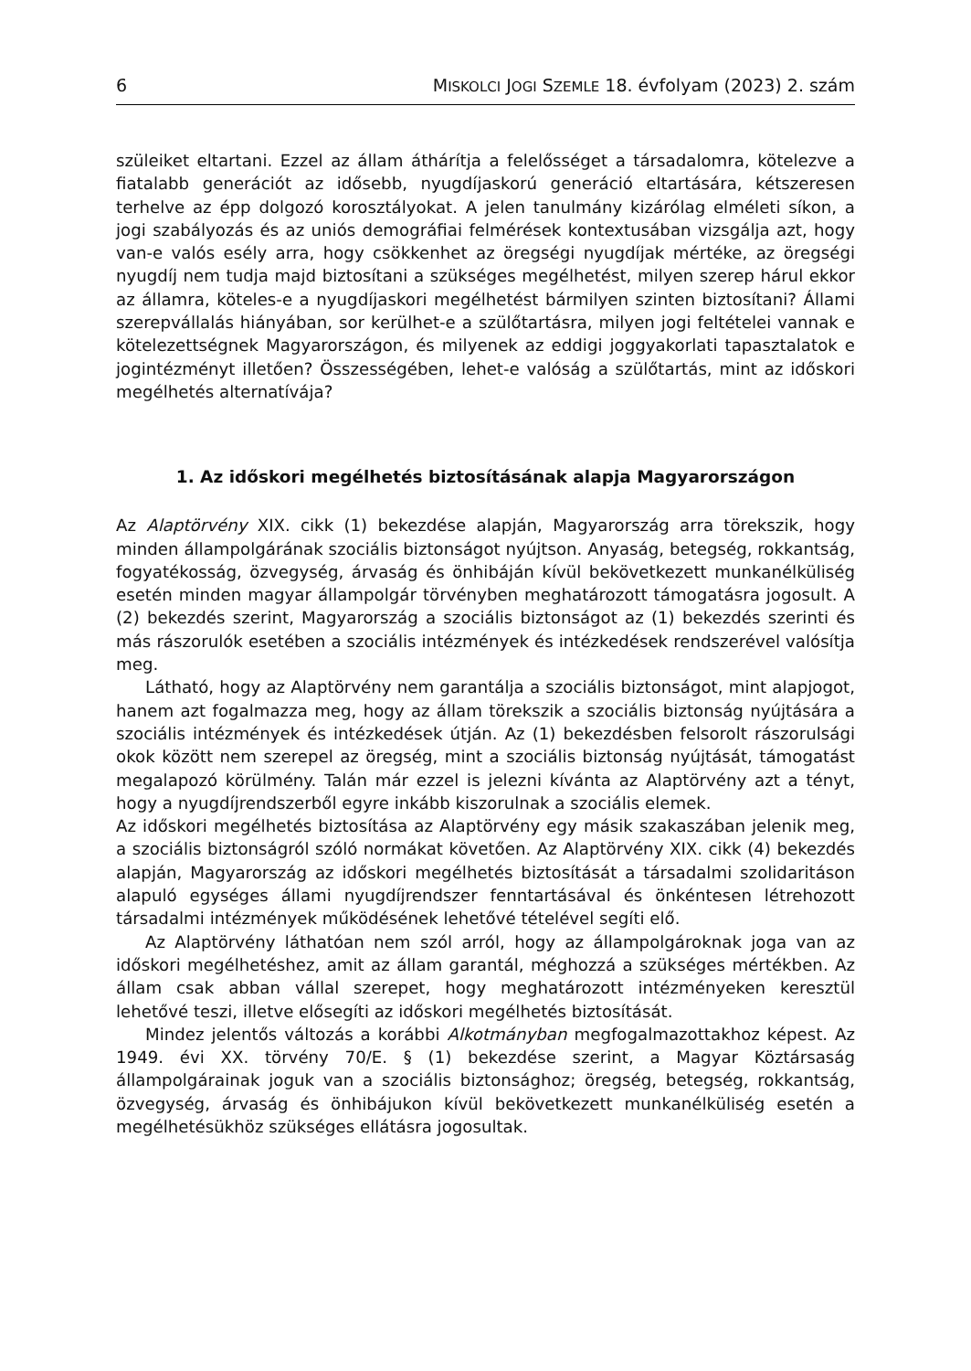6 MISKOLCI JOGI SZEMLE 18. évfolyam (2023) 2. szám
szüleiket eltartani. Ezzel az állam áthárítja a felelősséget a társadalomra, kötelezve a fiatalabb generációt az idősebb, nyugdíjaskorú generáció eltartására, kétszeresen terhelve az épp dolgozó korosztályokat. A jelen tanulmány kizárólag elméleti síkon, a jogi szabályozás és az uniós demográfiai felmérések kontextusában vizsgálja azt, hogy van-e valós esély arra, hogy csökkenhet az öregségi nyugdíjak mértéke, az öregségi nyugdíj nem tudja majd biztosítani a szükséges megélhetést, milyen szerep hárul ekkor az államra, köteles-e a nyugdíjaskori megélhetést bármilyen szinten biztosítani? Állami szerepvállalás hiányában, sor kerülhet-e a szülőtartásra, milyen jogi feltételei vannak e kötelezettségnek Magyarországon, és milyenek az eddigi joggyakorlati tapasztalatok e jogintézményt illetően? Összességében, lehet-e valóság a szülőtartás, mint az időskori megélhetés alternatívája?
1. Az időskori megélhetés biztosításának alapja Magyarországon
Az Alaptörvény XIX. cikk (1) bekezdése alapján, Magyarország arra törekszik, hogy minden állampolgárának szociális biztonságot nyújtson. Anyaság, betegség, rokkantság, fogyatékosság, özvegység, árvaság és önhibáján kívül bekövetkezett munkanélküliség esetén minden magyar állampolgár törvényben meghatározott támogatásra jogosult. A (2) bekezdés szerint, Magyarország a szociális biztonságot az (1) bekezdés szerinti és más rászorulók esetében a szociális intézmények és intézkedések rendszerével valósítja meg.
Látható, hogy az Alaptörvény nem garantálja a szociális biztonságot, mint alapjogot, hanem azt fogalmazza meg, hogy az állam törekszik a szociális biztonság nyújtására a szociális intézmények és intézkedések útján. Az (1) bekezdésben felsorolt rászorulsági okok között nem szerepel az öregség, mint a szociális biztonság nyújtását, támogatást megalapozó körülmény. Talán már ezzel is jelezni kívánta az Alaptörvény azt a tényt, hogy a nyugdíjrendszerből egyre inkább kiszorulnak a szociális elemek.
Az időskori megélhetés biztosítása az Alaptörvény egy másik szakaszában jelenik meg, a szociális biztonságról szóló normákat követően. Az Alaptörvény XIX. cikk (4) bekezdés alapján, Magyarország az időskori megélhetés biztosítását a társadalmi szolidaritáson alapuló egységes állami nyugdíjrendszer fenntartásával és önkéntesen létrehozott társadalmi intézmények működésének lehetővé tételével segíti elő.
Az Alaptörvény láthatóan nem szól arról, hogy az állampolgároknak joga van az időskori megélhetéshez, amit az állam garantál, méghozzá a szükséges mértékben. Az állam csak abban vállal szerepet, hogy meghatározott intézményeken keresztül lehetővé teszi, illetve elősegíti az időskori megélhetés biztosítását.
Mindez jelentős változás a korábbi Alkotmányban megfogalmazottakhoz képest. Az 1949. évi XX. törvény 70/E. § (1) bekezdése szerint, a Magyar Köztársaság állampolgárainak joguk van a szociális biztonsághoz; öregség, betegség, rokkantság, özvegység, árvaság és önhibájukon kívül bekövetkezett munkanélküliség esetén a megélhetésükhöz szükséges ellátásra jogosultak.